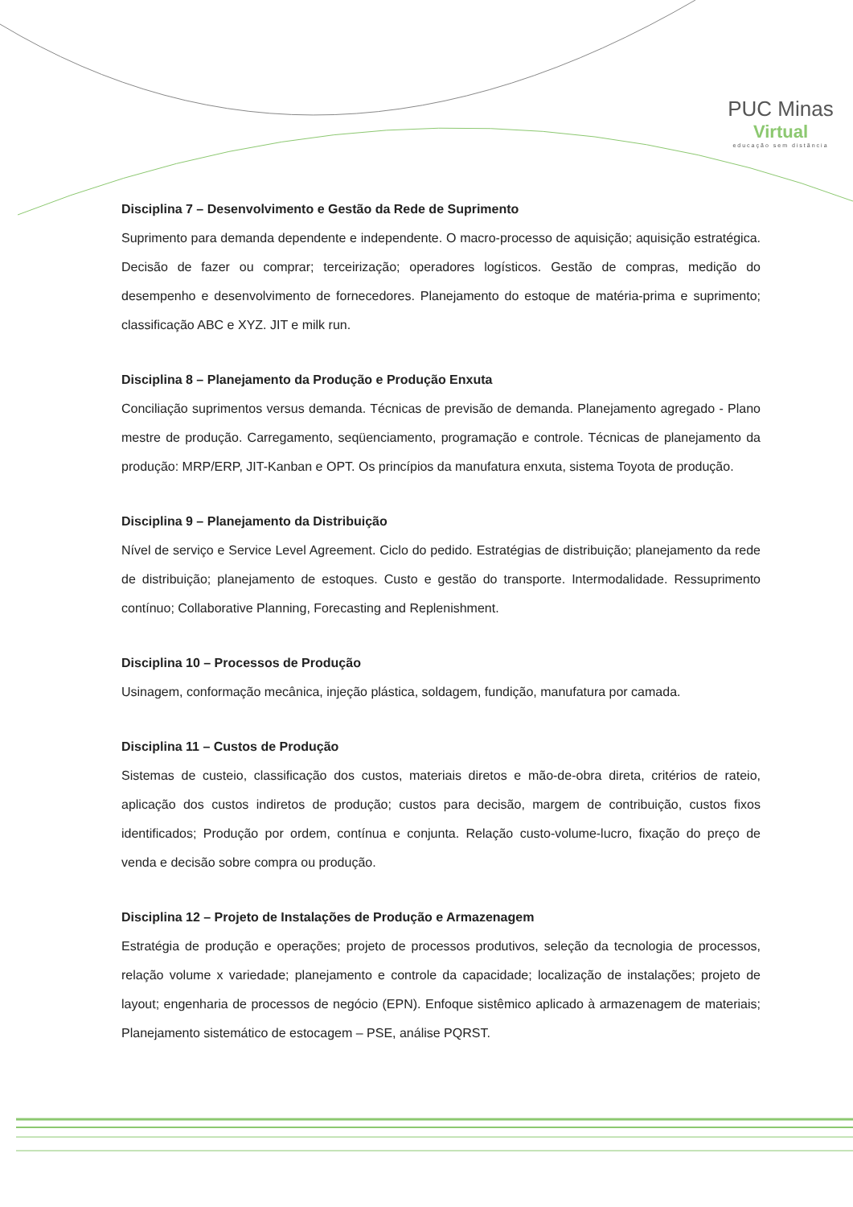PUC Minas
Virtual
educação sem distância
Disciplina 7 – Desenvolvimento e Gestão da Rede de Suprimento
Suprimento para demanda dependente e independente. O macro-processo de aquisição; aquisição estratégica. Decisão de fazer ou comprar; terceirização; operadores logísticos. Gestão de compras, medição do desempenho e desenvolvimento de fornecedores. Planejamento do estoque de matéria-prima e suprimento; classificação ABC e XYZ. JIT e milk run.
Disciplina 8 – Planejamento da Produção e Produção Enxuta
Conciliação suprimentos versus demanda. Técnicas de previsão de demanda. Planejamento agregado - Plano mestre de produção. Carregamento, seqüenciamento, programação e controle. Técnicas de planejamento da produção: MRP/ERP, JIT-Kanban e OPT. Os princípios da manufatura enxuta, sistema Toyota de produção.
Disciplina 9 – Planejamento da Distribuição
Nível de serviço e Service Level Agreement. Ciclo do pedido. Estratégias de distribuição; planejamento da rede de distribuição; planejamento de estoques. Custo e gestão do transporte. Intermodalidade. Ressuprimento contínuo; Collaborative Planning, Forecasting and Replenishment.
Disciplina 10 – Processos de Produção
Usinagem, conformação mecânica, injeção plástica, soldagem, fundição, manufatura por camada.
Disciplina 11 – Custos de Produção
Sistemas de custeio, classificação dos custos, materiais diretos e mão-de-obra direta, critérios de rateio, aplicação dos custos indiretos de produção; custos para decisão, margem de contribuição, custos fixos identificados; Produção por ordem, contínua e conjunta. Relação custo-volume-lucro, fixação do preço de venda e decisão sobre compra ou produção.
Disciplina 12 – Projeto de Instalações de Produção e Armazenagem
Estratégia de produção e operações; projeto de processos produtivos, seleção da tecnologia de processos, relação volume x variedade; planejamento e controle da capacidade; localização de instalações; projeto de layout; engenharia de processos de negócio (EPN). Enfoque sistêmico aplicado à armazenagem de materiais; Planejamento sistemático de estocagem – PSE, análise PQRST.